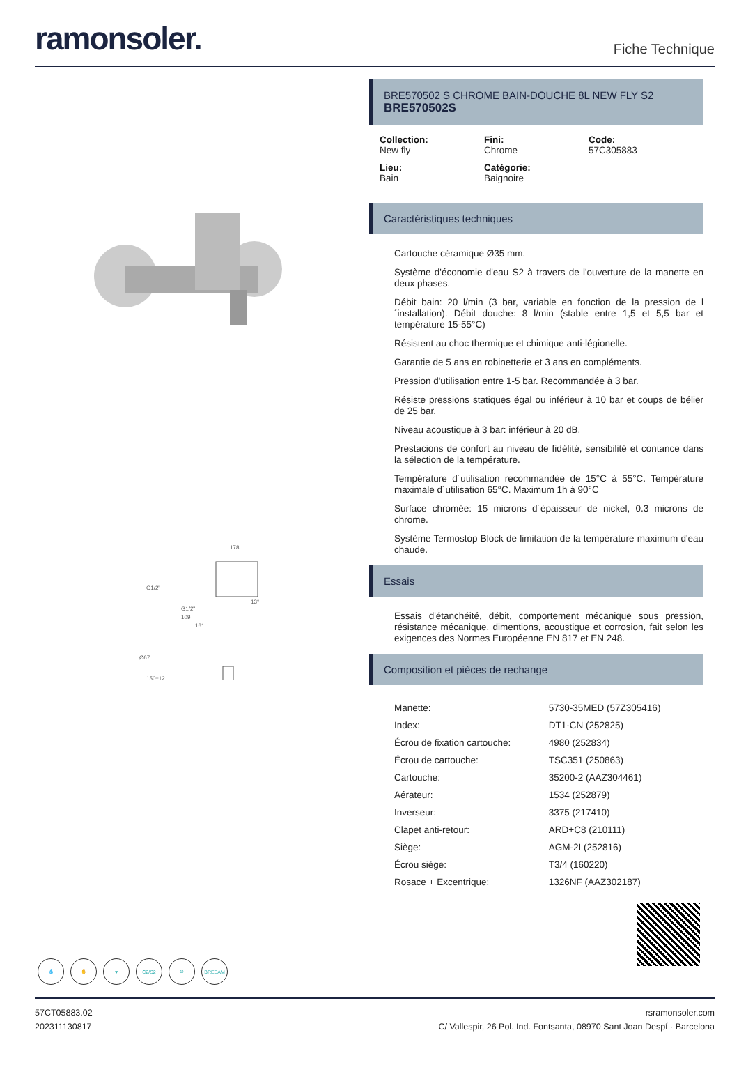ramonsoler.
Fiche Technique
178
G1/2"
G1/2"
13°
109
161
Ø67
150±12
💧 ✋ ♥ C2/S2 ⊘ BREEAM
BRE570502 S CHROME BAIN-DOUCHE 8L NEW FLY S2
BRE570502S
Collection:
New fly
Fini:
Chrome
Code:
57C305883
Lieu:
Bain
Catégorie:
Baignoire
Caractéristiques techniques
Cartouche céramique Ø35 mm.
Système d'économie d'eau S2 à travers de l'ouverture de la manette en deux phases.
Débit bain: 20 l/min (3 bar, variable en fonction de la pression de l´installation). Débit douche: 8 l/min (stable entre 1,5 et 5,5 bar et température 15-55°C)
Résistent au choc thermique et chimique anti-légionelle.
Garantie de 5 ans en robinetterie et 3 ans en compléments.
Pression d'utilisation entre 1-5 bar. Recommandée à 3 bar.
Résiste pressions statiques égal ou inférieur à 10 bar et coups de bélier de 25 bar.
Niveau acoustique à 3 bar: inférieur à 20 dB.
Prestacions de confort au niveau de fidélité, sensibilité et contance dans la sélection de la température.
Température d´utilisation recommandée de 15°C à 55°C. Température maximale d´utilisation 65°C. Maximum 1h à 90°C
Surface chromée: 15 microns d´épaisseur de nickel, 0.3 microns de chrome.
Système Termostop Block de limitation de la température maximum d'eau chaude.
Essais
Essais d'étanchéité, débit, comportement mécanique sous pression, résistance mécanique, dimentions, acoustique et corrosion, fait selon les exigences des Normes Européenne EN 817 et EN 248.
Composition et pièces de rechange
| Manette: | 5730-35MED (57Z305416) |
| Index: | DT1-CN (252825) |
| Écrou de fixation cartouche: | 4980 (252834) |
| Écrou de cartouche: | TSC351 (250863) |
| Cartouche: | 35200-2 (AAZ304461) |
| Aérateur: | 1534 (252879) |
| Inverseur: | 3375 (217410) |
| Clapet anti-retour: | ARD+C8 (210111) |
| Siège: | AGM-2I (252816) |
| Écrou siège: | T3/4 (160220) |
| Rosace + Excentrique: | 1326NF (AAZ302187) |
57CT05883.02
202311130817
rsramonsoler.com
C/ Vallespir, 26 Pol. Ind. Fontsanta, 08970 Sant Joan Despí · Barcelona